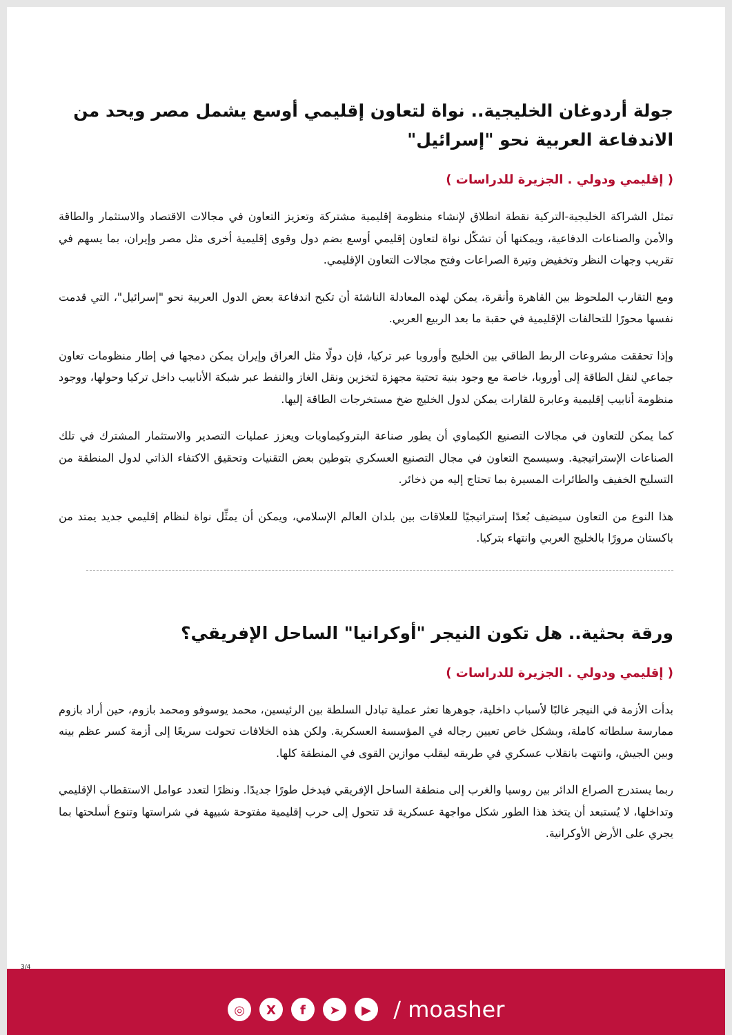جولة أردوغان الخليجية.. نواة لتعاون إقليمي أوسع يشمل مصر ويحد من الاندفاعة العربية نحو "إسرائيل"
( إقليمي ودولي . الجزيرة للدراسات )
تمثل الشراكة الخليجية-التركية نقطة انطلاق لإنشاء منظومة إقليمية مشتركة وتعزيز التعاون في مجالات الاقتصاد والاستثمار والطاقة والأمن والصناعات الدفاعية، ويمكنها أن تشكّل نواة لتعاون إقليمي أوسع بضم دول وقوى إقليمية أخرى مثل مصر وإيران، بما يسهم في تقريب وجهات النظر وتخفيض وتيرة الصراعات وفتح مجالات التعاون الإقليمي.
ومع التقارب الملحوظ بين القاهرة وأنقرة، يمكن لهذه المعادلة الناشئة أن تكبح اندفاعة بعض الدول العربية نحو "إسرائيل"، التي قدمت نفسها محورًا للتحالفات الإقليمية في حقبة ما بعد الربيع العربي.
وإذا تحققت مشروعات الربط الطاقي بين الخليج وأوروبا عبر تركيا، فإن دولًا مثل العراق وإيران يمكن دمجها في إطار منظومات تعاون جماعي لنقل الطاقة إلى أوروبا، خاصة مع وجود بنية تحتية مجهزة لتخزين ونقل الغاز والنفط عبر شبكة الأنابيب داخل تركيا وحولها، ووجود منظومة أنابيب إقليمية وعابرة للقارات يمكن لدول الخليج ضخ مستخرجات الطاقة إليها.
كما يمكن للتعاون في مجالات التصنيع الكيماوي أن يطور صناعة البتروكيماويات ويعزز عمليات التصدير والاستثمار المشترك في تلك الصناعات الإستراتيجية. وسيسمح التعاون في مجال التصنيع العسكري بتوطين بعض التقنيات وتحقيق الاكتفاء الذاتي لدول المنطقة من التسليح الخفيف والطائرات المسيرة بما تحتاج إليه من ذخائر.
هذا النوع من التعاون سيضيف بُعدًا إستراتيجيًا للعلاقات بين بلدان العالم الإسلامي، ويمكن أن يمثِّل نواة لنظام إقليمي جديد يمتد من باكستان مرورًا بالخليج العربي وانتهاء بتركيا.
ورقة بحثية.. هل تكون النيجر "أوكرانيا" الساحل الإفريقي؟
( إقليمي ودولي . الجزيرة للدراسات )
بدأت الأزمة في النيجر غالبًا لأسباب داخلية، جوهرها تعثر عملية تبادل السلطة بين الرئيسين، محمد يوسوفو ومحمد بازوم، حين أراد بازوم ممارسة سلطاته كاملة، وبشكل خاص تعيين رجاله في المؤسسة العسكرية. ولكن هذه الخلافات تحولت سريعًا إلى أزمة كسر عظم بينه وبين الجيش، وانتهت بانقلاب عسكري في طريقه ليقلب موازين القوى في المنطقة كلها.
ربما يستدرج الصراع الدائر بين روسيا والغرب إلى منطقة الساحل الإفريقي فيدخل طورًا جديدًا. ونظرًا لتعدد عوامل الاستقطاب الإقليمي وتداخلها، لا يُستبعد أن يتخذ هذا الطور شكل مواجهة عسكرية قد تتحول إلى حرب إقليمية مفتوحة شبيهة في شراستها وتنوع أسلحتها بما يجري على الأرض الأوكرانية.
3/4
◎ Xf ➤ ▶ / moasher